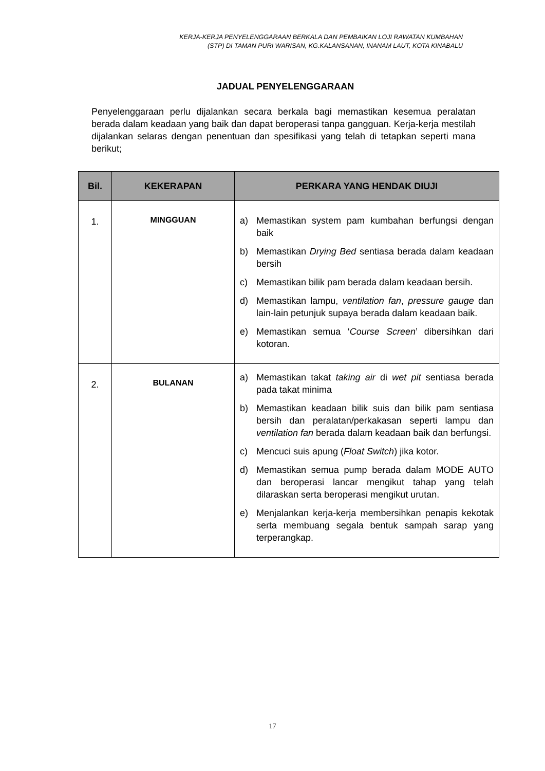KERJA-KERJA PENYELENGGARAAN BERKALA DAN PEMBAIKAN LOJI RAWATAN KUMBAHAN
(STP) DI TAMAN PURI WARISAN, KG.KALANSANAN, INANAM LAUT, KOTA KINABALU
JADUAL PENYELENGGARAAN
Penyelenggaraan perlu dijalankan secara berkala bagi memastikan kesemua peralatan berada dalam keadaan yang baik dan dapat beroperasi tanpa gangguan. Kerja-kerja mestilah dijalankan selaras dengan penentuan dan spesifikasi yang telah di tetapkan seperti mana berikut;
| Bil. | KEKERAPAN | PERKARA YANG HENDAK DIUJI |
| --- | --- | --- |
| 1. | MINGGUAN | a) Memastikan system pam kumbahan berfungsi dengan baik b) Memastikan Drying Bed sentiasa berada dalam keadaan bersih c) Memastikan bilik pam berada dalam keadaan bersih. d) Memastikan lampu, ventilation fan , pressure gauge dan lain-lain petunjuk supaya berada dalam keadaan baik. e) Memastikan semua ‘ Course Screen ’ dibersihkan dari kotoran. |
| 2. | BULANAN | a) Memastikan takat taking air di wet pit sentiasa berada pada takat minima b) Memastikan keadaan bilik suis dan bilik pam sentiasa bersih dan peralatan/perkakasan seperti lampu dan ventilation fan berada dalam keadaan baik dan berfungsi. c) Mencuci suis apung ( Float Switch ) jika kotor. d) Memastikan semua pump berada dalam MODE AUTO dan beroperasi lancar mengikut tahap yang telah dilaraskan serta beroperasi mengikut urutan. e) Menjalankan kerja-kerja membersihkan penapis kekotak serta membuang segala bentuk sampah sarap yang terperangkap. |
17